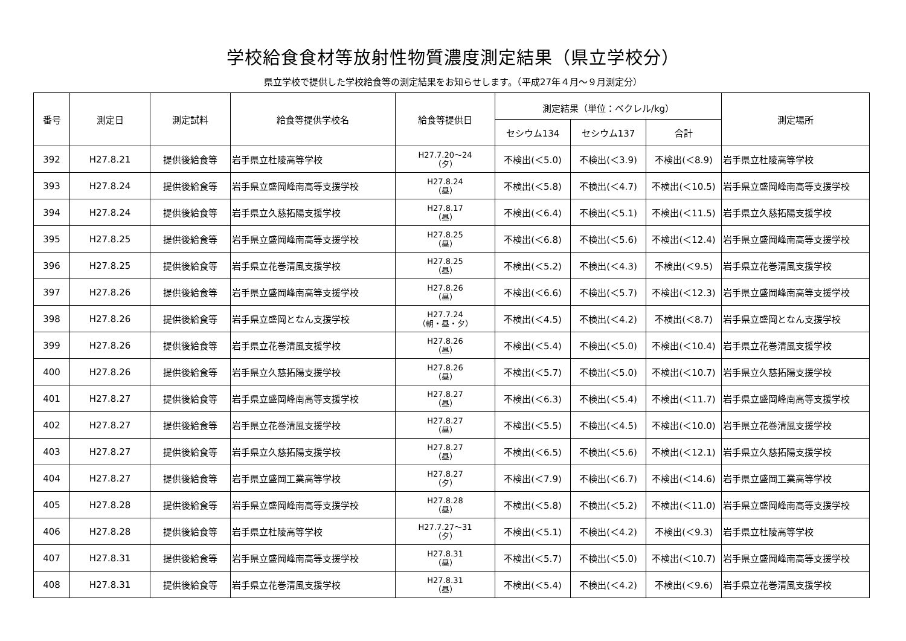学校給食食材等放射性物質濃度測定結果（県立学校分）
県立学校で提供した学校給食等の測定結果をお知らせします。（平成27年４月～９月測定分）
| 番号 | 測定日 | 測定試料 | 給食等提供学校名 | 給食等提供日 | 測定結果（単位：ベクレル/kg） | | | 測定場所 |
| --- | --- | --- | --- | --- | --- | --- | --- | --- |
| | | | | | セシウム134 | セシウム137 | 合計 | |
| 392 | H27.8.21 | 提供後給食等 | 岩手県立杜陵高等学校 | H27.7.20～24 （夕） | 不検出(＜5.0) | 不検出(＜3.9) | 不検出(＜8.9) | 岩手県立杜陵高等学校 |
| 393 | H27.8.24 | 提供後給食等 | 岩手県立盛岡峰南高等支援学校 | H27.8.24 （昼） | 不検出(＜5.8) | 不検出(＜4.7) | 不検出(＜10.5) | 岩手県立盛岡峰南高等支援学校 |
| 394 | H27.8.24 | 提供後給食等 | 岩手県立久慈拓陽支援学校 | H27.8.17 （昼） | 不検出(＜6.4) | 不検出(＜5.1) | 不検出(＜11.5) | 岩手県立久慈拓陽支援学校 |
| 395 | H27.8.25 | 提供後給食等 | 岩手県立盛岡峰南高等支援学校 | H27.8.25 （昼） | 不検出(＜6.8) | 不検出(＜5.6) | 不検出(＜12.4) | 岩手県立盛岡峰南高等支援学校 |
| 396 | H27.8.25 | 提供後給食等 | 岩手県立花巻清風支援学校 | H27.8.25 （昼） | 不検出(＜5.2) | 不検出(＜4.3) | 不検出(＜9.5) | 岩手県立花巻清風支援学校 |
| 397 | H27.8.26 | 提供後給食等 | 岩手県立盛岡峰南高等支援学校 | H27.8.26 （昼） | 不検出(＜6.6) | 不検出(＜5.7) | 不検出(＜12.3) | 岩手県立盛岡峰南高等支援学校 |
| 398 | H27.8.26 | 提供後給食等 | 岩手県立盛岡となん支援学校 | H27.7.24 （朝・昼・夕） | 不検出(＜4.5) | 不検出(＜4.2) | 不検出(＜8.7) | 岩手県立盛岡となん支援学校 |
| 399 | H27.8.26 | 提供後給食等 | 岩手県立花巻清風支援学校 | H27.8.26 （昼） | 不検出(＜5.4) | 不検出(＜5.0) | 不検出(＜10.4) | 岩手県立花巻清風支援学校 |
| 400 | H27.8.26 | 提供後給食等 | 岩手県立久慈拓陽支援学校 | H27.8.26 （昼） | 不検出(＜5.7) | 不検出(＜5.0) | 不検出(＜10.7) | 岩手県立久慈拓陽支援学校 |
| 401 | H27.8.27 | 提供後給食等 | 岩手県立盛岡峰南高等支援学校 | H27.8.27 （昼） | 不検出(＜6.3) | 不検出(＜5.4) | 不検出(＜11.7) | 岩手県立盛岡峰南高等支援学校 |
| 402 | H27.8.27 | 提供後給食等 | 岩手県立花巻清風支援学校 | H27.8.27 （昼） | 不検出(＜5.5) | 不検出(＜4.5) | 不検出(＜10.0) | 岩手県立花巻清風支援学校 |
| 403 | H27.8.27 | 提供後給食等 | 岩手県立久慈拓陽支援学校 | H27.8.27 （昼） | 不検出(＜6.5) | 不検出(＜5.6) | 不検出(＜12.1) | 岩手県立久慈拓陽支援学校 |
| 404 | H27.8.27 | 提供後給食等 | 岩手県立盛岡工業高等学校 | H27.8.27 （夕） | 不検出(＜7.9) | 不検出(＜6.7) | 不検出(＜14.6) | 岩手県立盛岡工業高等学校 |
| 405 | H27.8.28 | 提供後給食等 | 岩手県立盛岡峰南高等支援学校 | H27.8.28 （昼） | 不検出(＜5.8) | 不検出(＜5.2) | 不検出(＜11.0) | 岩手県立盛岡峰南高等支援学校 |
| 406 | H27.8.28 | 提供後給食等 | 岩手県立杜陵高等学校 | H27.7.27～31 （夕） | 不検出(＜5.1) | 不検出(＜4.2) | 不検出(＜9.3) | 岩手県立杜陵高等学校 |
| 407 | H27.8.31 | 提供後給食等 | 岩手県立盛岡峰南高等支援学校 | H27.8.31 （昼） | 不検出(＜5.7) | 不検出(＜5.0) | 不検出(＜10.7) | 岩手県立盛岡峰南高等支援学校 |
| 408 | H27.8.31 | 提供後給食等 | 岩手県立花巻清風支援学校 | H27.8.31 （昼） | 不検出(＜5.4) | 不検出(＜4.2) | 不検出(＜9.6) | 岩手県立花巻清風支援学校 |